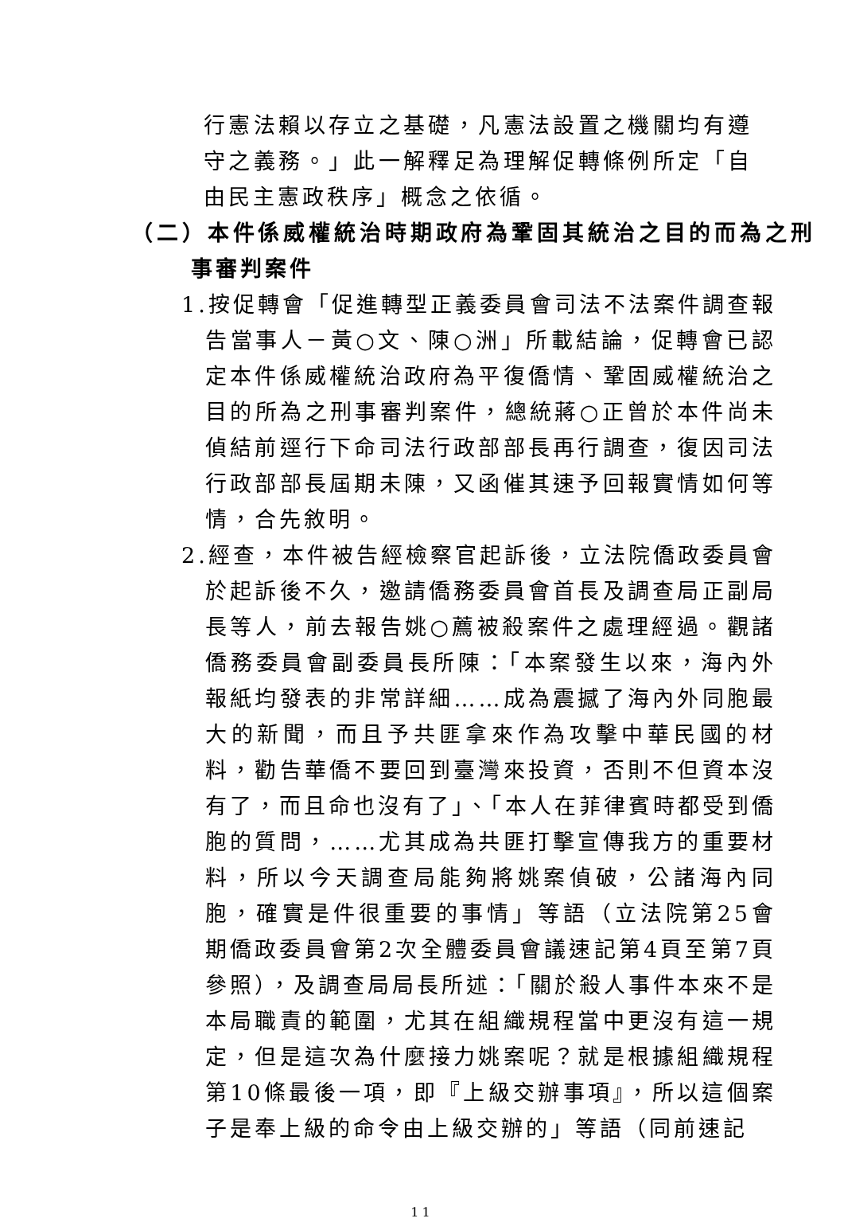行憲法賴以存立之基礎，凡憲法設置之機關均有遵守之義務。」此一解釋足為理解促轉條例所定「自由民主憲政秩序」概念之依循。
（二）本件係威權統治時期政府為鞏固其統治之目的而為之刑事審判案件
1.按促轉會「促進轉型正義委員會司法不法案件調查報告當事人－黃○文、陳○洲」所載結論，促轉會已認定本件係威權統治政府為平復僑情、鞏固威權統治之目的所為之刑事審判案件，總統蔣○正曾於本件尚未偵結前逕行下命司法行政部部長再行調查，復因司法行政部部長屆期未陳，又函催其速予回報實情如何等情，合先敘明。
2.經查，本件被告經檢察官起訴後，立法院僑政委員會於起訴後不久，邀請僑務委員會首長及調查局正副局長等人，前去報告姚○薦被殺案件之處理經過。觀諸僑務委員會副委員長所陳：「本案發生以來，海內外報紙均發表的非常詳細……成為震撼了海內外同胞最大的新聞，而且予共匪拿來作為攻擊中華民國的材料，勸告華僑不要回到臺灣來投資，否則不但資本沒有了，而且命也沒有了」、「本人在菲律賓時都受到僑胞的質問，……尤其成為共匪打擊宣傳我方的重要材料，所以今天調查局能夠將姚案偵破，公諸海內同胞，確實是件很重要的事情」等語（立法院第25會期僑政委員會第2次全體委員會議速記第4頁至第7頁參照），及調查局局長所述：「關於殺人事件本來不是本局職責的範圍，尤其在組織規程當中更沒有這一規定，但是這次為什麼接力姚案呢？就是根據組織規程第10條最後一項，即『上級交辦事項』，所以這個案子是奉上級的命令由上級交辦的」等語（同前速記
11